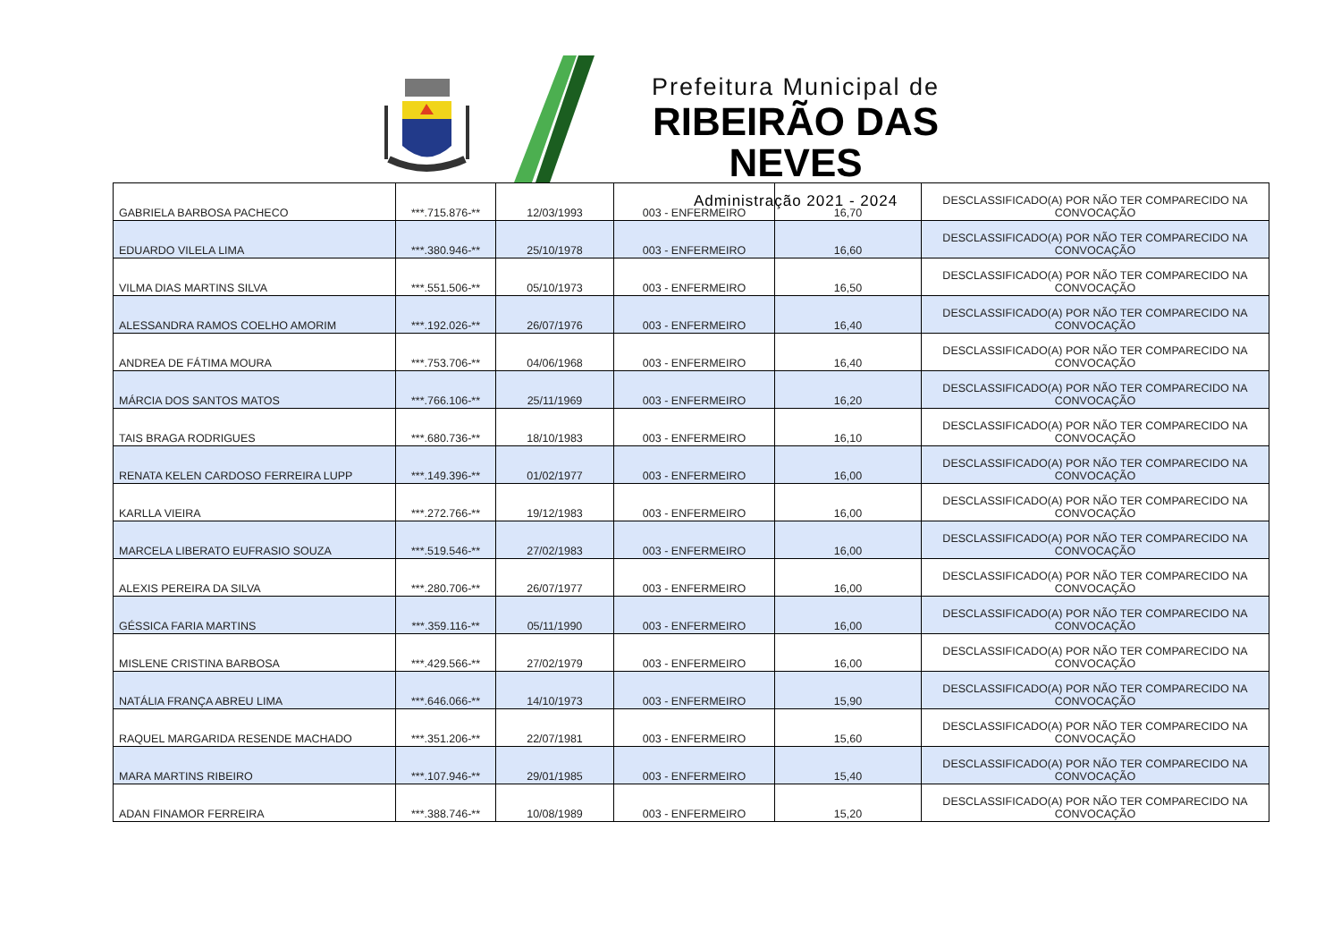Prefeitura Municipal de
RIBEIRÃO DAS NEVES
Administração 2021 - 2024
| GABRIELA BARBOSA PACHECO | ***.715.876-** | 12/03/1993 | 003 - ENFERMEIRO | 16,70 | DESCLASSIFICADO(A) POR NÃO TER COMPARECIDO NA CONVOCAÇÃO |
| EDUARDO VILELA LIMA | ***.380.946-** | 25/10/1978 | 003 - ENFERMEIRO | 16,60 | DESCLASSIFICADO(A) POR NÃO TER COMPARECIDO NA CONVOCAÇÃO |
| VILMA DIAS MARTINS SILVA | ***.551.506-** | 05/10/1973 | 003 - ENFERMEIRO | 16,50 | DESCLASSIFICADO(A) POR NÃO TER COMPARECIDO NA CONVOCAÇÃO |
| ALESSANDRA RAMOS COELHO AMORIM | ***.192.026-** | 26/07/1976 | 003 - ENFERMEIRO | 16,40 | DESCLASSIFICADO(A) POR NÃO TER COMPARECIDO NA CONVOCAÇÃO |
| ANDREA DE FÁTIMA MOURA | ***.753.706-** | 04/06/1968 | 003 - ENFERMEIRO | 16,40 | DESCLASSIFICADO(A) POR NÃO TER COMPARECIDO NA CONVOCAÇÃO |
| MÁRCIA DOS SANTOS MATOS | ***.766.106-** | 25/11/1969 | 003 - ENFERMEIRO | 16,20 | DESCLASSIFICADO(A) POR NÃO TER COMPARECIDO NA CONVOCAÇÃO |
| TAIS BRAGA RODRIGUES | ***.680.736-** | 18/10/1983 | 003 - ENFERMEIRO | 16,10 | DESCLASSIFICADO(A) POR NÃO TER COMPARECIDO NA CONVOCAÇÃO |
| RENATA KELEN CARDOSO FERREIRA LUPP | ***.149.396-** | 01/02/1977 | 003 - ENFERMEIRO | 16,00 | DESCLASSIFICADO(A) POR NÃO TER COMPARECIDO NA CONVOCAÇÃO |
| KARLLA VIEIRA | ***.272.766-** | 19/12/1983 | 003 - ENFERMEIRO | 16,00 | DESCLASSIFICADO(A) POR NÃO TER COMPARECIDO NA CONVOCAÇÃO |
| MARCELA LIBERATO EUFRASIO SOUZA | ***.519.546-** | 27/02/1983 | 003 - ENFERMEIRO | 16,00 | DESCLASSIFICADO(A) POR NÃO TER COMPARECIDO NA CONVOCAÇÃO |
| ALEXIS PEREIRA DA SILVA | ***.280.706-** | 26/07/1977 | 003 - ENFERMEIRO | 16,00 | DESCLASSIFICADO(A) POR NÃO TER COMPARECIDO NA CONVOCAÇÃO |
| GÉSSICA FARIA MARTINS | ***.359.116-** | 05/11/1990 | 003 - ENFERMEIRO | 16,00 | DESCLASSIFICADO(A) POR NÃO TER COMPARECIDO NA CONVOCAÇÃO |
| MISLENE CRISTINA BARBOSA | ***.429.566-** | 27/02/1979 | 003 - ENFERMEIRO | 16,00 | DESCLASSIFICADO(A) POR NÃO TER COMPARECIDO NA CONVOCAÇÃO |
| NATÁLIA FRANÇA ABREU LIMA | ***.646.066-** | 14/10/1973 | 003 - ENFERMEIRO | 15,90 | DESCLASSIFICADO(A) POR NÃO TER COMPARECIDO NA CONVOCAÇÃO |
| RAQUEL MARGARIDA RESENDE MACHADO | ***.351.206-** | 22/07/1981 | 003 - ENFERMEIRO | 15,60 | DESCLASSIFICADO(A) POR NÃO TER COMPARECIDO NA CONVOCAÇÃO |
| MARA MARTINS RIBEIRO | ***.107.946-** | 29/01/1985 | 003 - ENFERMEIRO | 15,40 | DESCLASSIFICADO(A) POR NÃO TER COMPARECIDO NA CONVOCAÇÃO |
| ADAN FINAMOR FERREIRA | ***.388.746-** | 10/08/1989 | 003 - ENFERMEIRO | 15,20 | DESCLASSIFICADO(A) POR NÃO TER COMPARECIDO NA CONVOCAÇÃO |